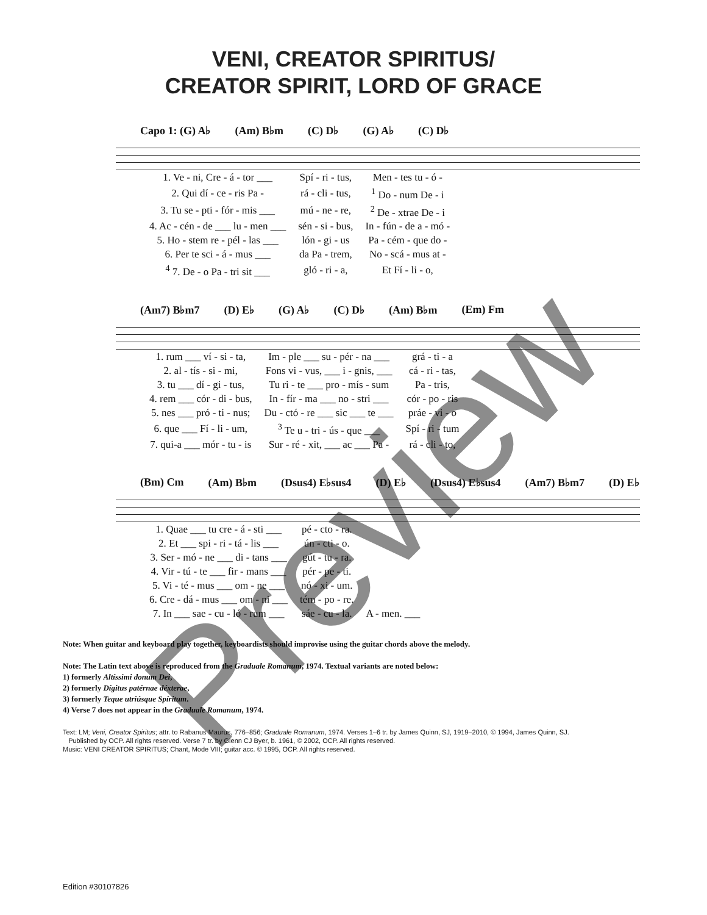VENI, CREATOR SPIRITUS/
CREATOR SPIRIT, LORD OF GRACE
Capo 1: (G) A♭ (Am) B♭m (C) D♭ (G) A♭ (C) D♭
| 1. Ve - ni, Cre - á - tor ___ | Spí - ri - tus, | Men - tes tu - ó - |
| 2. Qui dí - ce - ris Pa - | rá - cli - tus, | <sup>1</sup> Do - num De - i |
| 3. Tu se - pti - fór - mis ___ | mú - ne - re, | <sup>2</sup> De - xtrae De - i |
| 4. Ac - cén - de ___ lu - men ___ | sén - si - bus, | In - fún - de a - mó - |
| 5. Ho - stem re - pél - las ___ | lón - gi - us | Pa - cém - que do - |
| 6. Per te sci - á - mus ___ | da Pa - trem, | No - scá - mus at - |
| <sup>4</sup> 7. De - o Pa - tri sit ___ | gló - ri - a, | Et Fí - li - o, |
(Am7) B♭m7 (D) E♭ (G) A♭ (C) D♭ (Am) B♭m (Em) Fm
| 1. rum ___ ví - si - ta, | Im - ple ___ su - pér - na ___ | grá - ti - a |
| 2. al - tís - si - mi, | Fons vi - vus, ___ i - gnis, ___ | cá - ri - tas, |
| 3. tu ___ dí - gi - tus, | Tu ri - te ___ pro - mís - sum | Pa - tris, |
| 4. rem ___ cór - di - bus, | In - fír - ma ___ no - stri ___ | cór - po - ris |
| 5. nes ___ pró - ti - nus; | Du - ctó - re ___ sic ___ te ___ | práe - vi - o |
| 6. que ___ Fí - li - um, | <sup>3</sup> Te u - tri - ús - que ___ | Spí - ri - tum |
| 7. qui-a ___ mór - tu - is | Sur - ré - xit, ___ ac ___ Pa - | rá - cli - to, |
(Bm) Cm (Am) B♭m (Dsus4) E♭sus4 (D) E♭ (Dsus4) E♭sus4 (Am7) B♭m7 (D) E♭
| 1. Quae ___ tu cre - á - sti ___ | pé - cto - ra. | |
| 2. Et ___ spi - ri - tá - lis ___ | ún - cti - o. | |
| 3. Ser - mó - ne ___ di - tans ___ | gút - tu - ra. | |
| 4. Vir - tú - te ___ fir - mans ___ | pér - pe - ti. | |
| 5. Vi - té - mus ___ om - ne ___ | nó - xi - um. | |
| 6. Cre - dá - mus ___ om - ni ___ | tém - po - re. | |
| 7. In ___ sae - cu - ló - rum ___ | sáe - cu - la. | A - men. ___ |
Note: When guitar and keyboard play together, keyboardists should improvise using the guitar chords above the melody.
Note: The Latin text above is reproduced from the Graduale Romanum, 1974. Textual variants are noted below:
1) formerly Altíssimi donum Dei,
2) formerly Dígitus patérnae déxterae,
3) formerly Teque utriúsque Spíritum.
4) Verse 7 does not appear in the Graduale Romanum, 1974.
Text: LM; Veni, Creator Spiritus; attr. to Rabanus Maurus, 776–856; Graduale Romanum, 1974. Verses 1–6 tr. by James Quinn, SJ, 1919–2010, © 1994, James Quinn, SJ.
Published by OCP. All rights reserved. Verse 7 tr. by Glenn CJ Byer, b. 1961, © 2002, OCP. All rights reserved.
Music: VENI CREATOR SPIRITUS; Chant, Mode VIII; guitar acc. © 1995, OCP. All rights reserved.
Edition #30107826
Preview